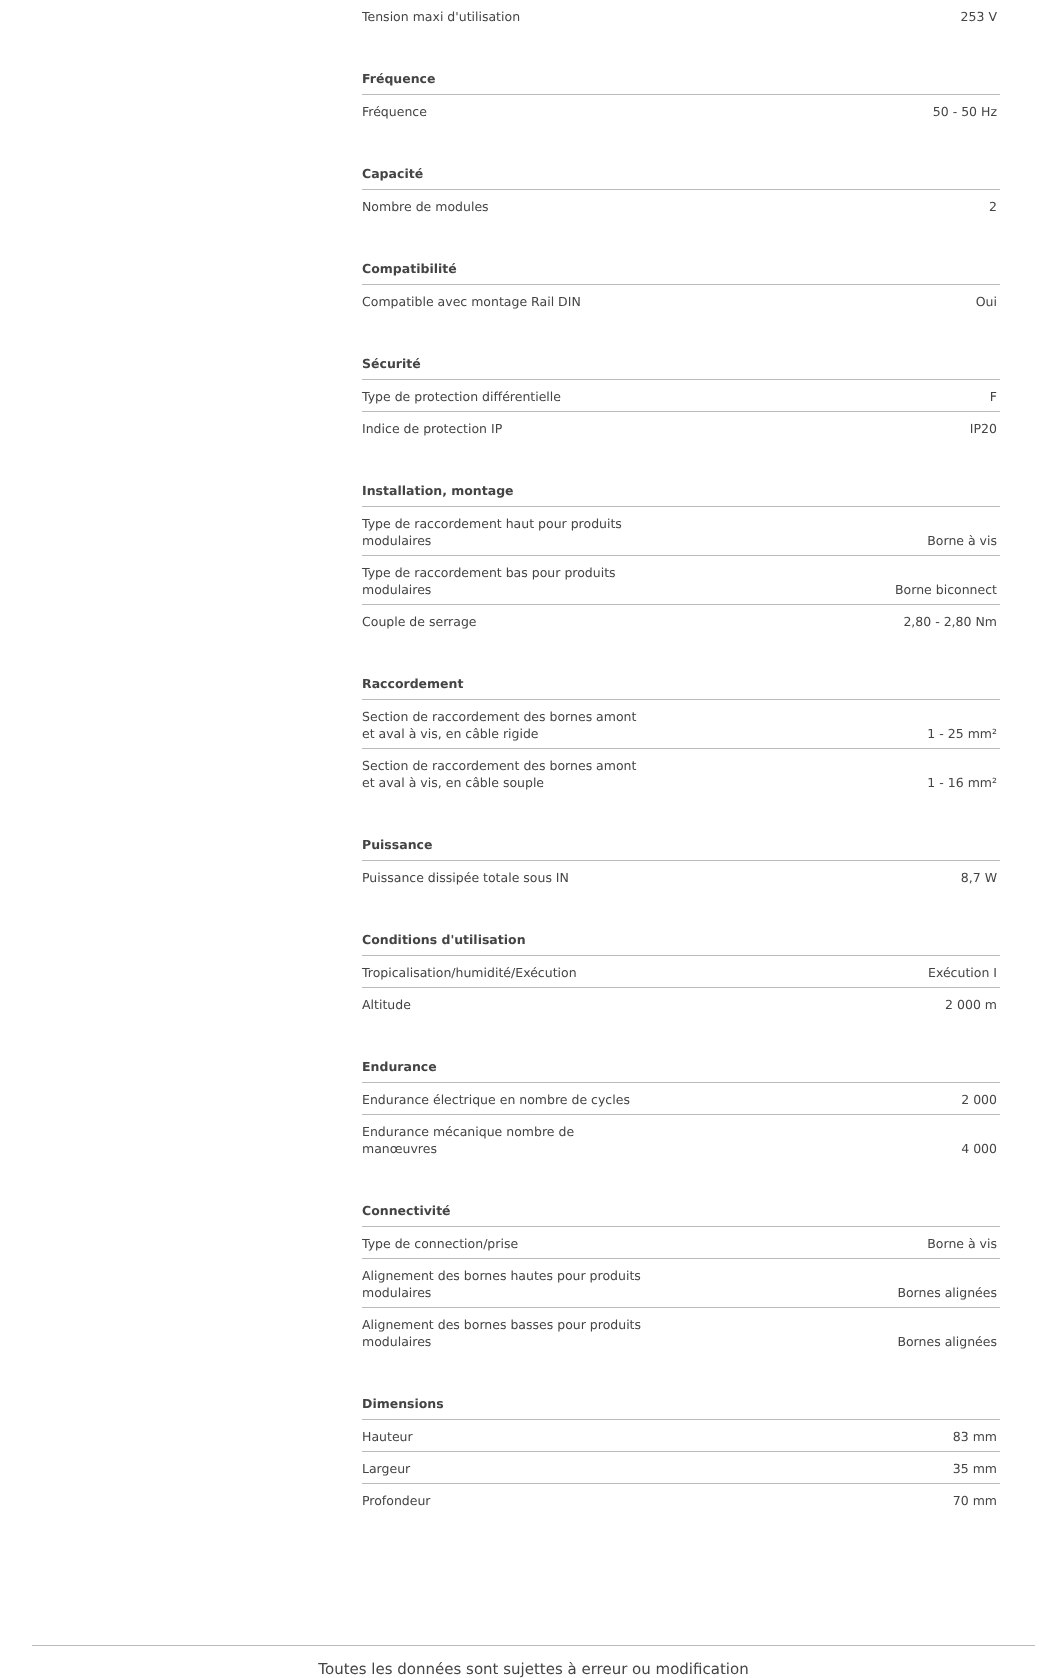| Tension maxi d'utilisation | 253 V |
Fréquence
| Fréquence | 50 - 50 Hz |
Capacité
| Nombre de modules | 2 |
Compatibilité
| Compatible avec montage Rail DIN | Oui |
Sécurité
| Type de protection différentielle | F |
| Indice de protection IP | IP20 |
Installation, montage
| Type de raccordement haut pour produits modulaires | Borne à vis |
| Type de raccordement bas pour produits modulaires | Borne biconnect |
| Couple de serrage | 2,80 - 2,80 Nm |
Raccordement
| Section de raccordement des bornes amont et aval à vis, en câble rigide | 1 - 25 mm² |
| Section de raccordement des bornes amont et aval à vis, en câble souple | 1 - 16 mm² |
Puissance
| Puissance dissipée totale sous IN | 8,7 W |
Conditions d'utilisation
| Tropicalisation/humidité/Exécution | Exécution I |
| Altitude | 2 000 m |
Endurance
| Endurance électrique en nombre de cycles | 2 000 |
| Endurance mécanique nombre de manœuvres | 4 000 |
Connectivité
| Type de connection/prise | Borne à vis |
| Alignement des bornes hautes pour produits modulaires | Bornes alignées |
| Alignement des bornes basses pour produits modulaires | Bornes alignées |
Dimensions
| Hauteur | 83 mm |
| Largeur | 35 mm |
| Profondeur | 70 mm |
Toutes les données sont sujettes à erreur ou modification